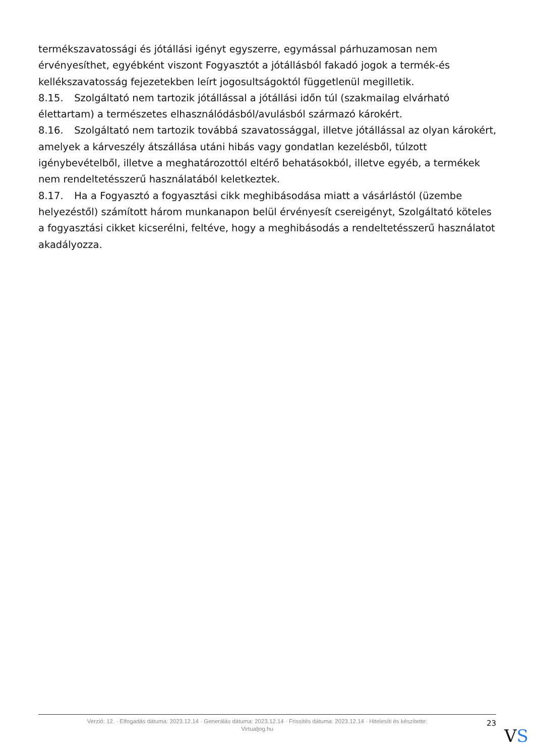termékszavatossági és jótállási igényt egyszerre, egymással párhuzamosan nem érvényesíthet, egyébként viszont Fogyasztót a jótállásból fakadó jogok a termék-és kellékszavatosság fejezetekben leírt jogosultságoktól függetlenül megilletik.
8.15. Szolgáltató nem tartozik jótállással a jótállási időn túl (szakmailag elvárható élettartam) a természetes elhasználódásból/avulásból származó károkért.
8.16. Szolgáltató nem tartozik továbbá szavatossággal, illetve jótállással az olyan károkért, amelyek a kárveszély átszállása utáni hibás vagy gondatlan kezelésből, túlzott igénybevételből, illetve a meghatározottól eltérő behatásokból, illetve egyéb, a termékek nem rendeltetésszerű használatából keletkeztek.
8.17. Ha a Fogyasztó a fogyasztási cikk meghibásodása miatt a vásárlástól (üzembe helyezéstől) számított három munkanapon belül érvényesít csereigényt, Szolgáltató köteles a fogyasztási cikket kicserélni, feltéve, hogy a meghibásodás a rendeltetésszerű használatot akadályozza.
Verzió: 12. · Elfogadás dátuma: 2023.12.14 · Generálás dátuma: 2023.12.14 · Frissítés dátuma: 2023.12.14 · Hitelesíti és készítette:
Virtualjog.hu
23
VS